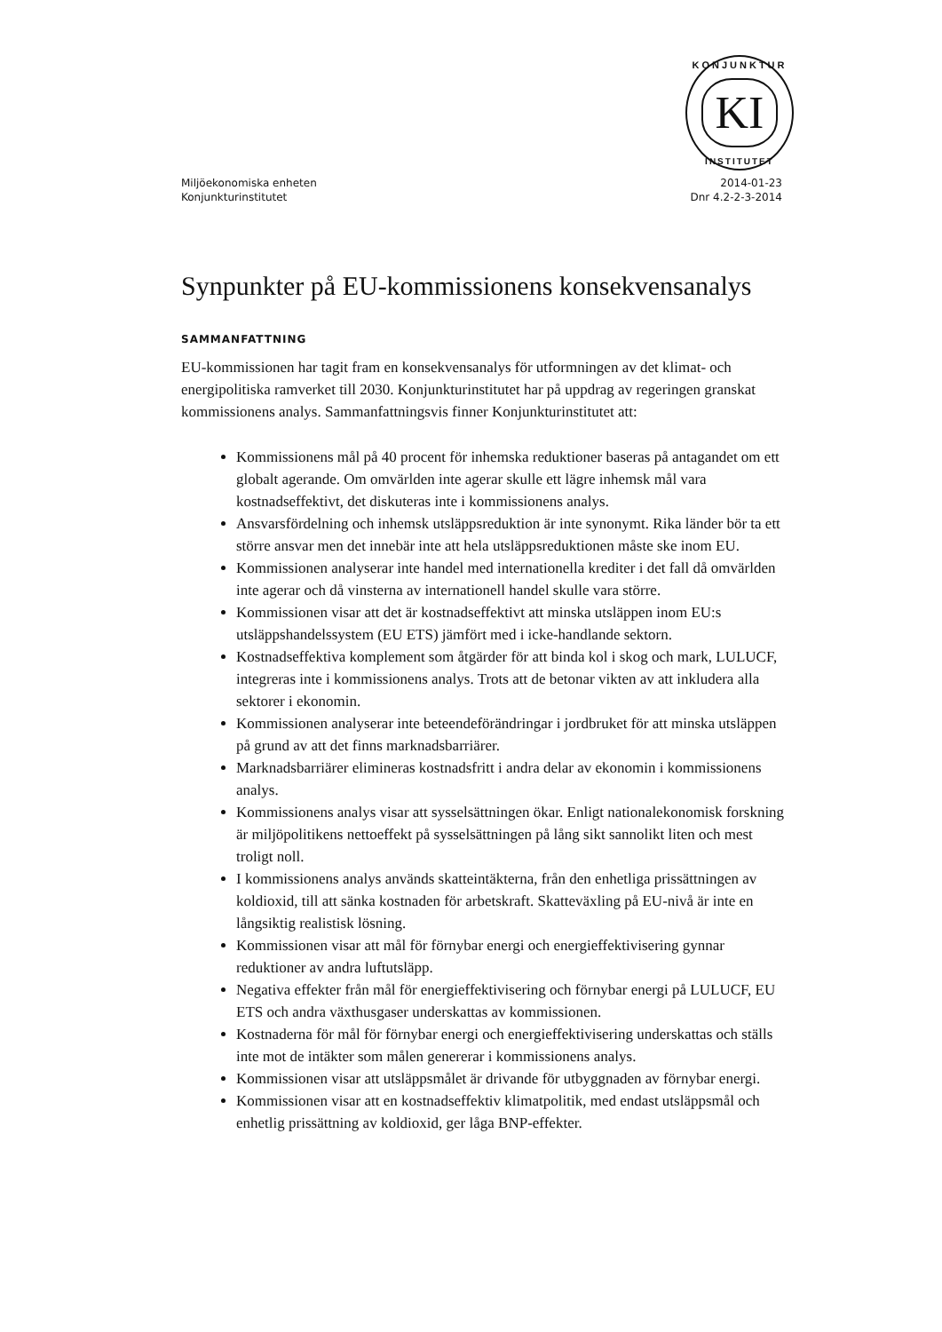KONJUNKTUR
KI
INSTITUTET
Miljöekonomiska enheten
Konjunkturinstitutet
2014-01-23
Dnr 4.2-2-3-2014
Synpunkter på EU-kommissionens konsekvensanalys
SAMMANFATTNING
EU-kommissionen har tagit fram en konsekvensanalys för utformningen av det klimat- och energipolitiska ramverket till 2030. Konjunkturinstitutet har på uppdrag av regeringen granskat kommissionens analys. Sammanfattningsvis finner Konjunkturinstitutet att:
Kommissionens mål på 40 procent för inhemska reduktioner baseras på antagandet om ett globalt agerande. Om omvärlden inte agerar skulle ett lägre inhemsk mål vara kostnadseffektivt, det diskuteras inte i kommissionens analys.
Ansvarsfördelning och inhemsk utsläppsreduktion är inte synonymt. Rika länder bör ta ett större ansvar men det innebär inte att hela utsläppsreduktionen måste ske inom EU.
Kommissionen analyserar inte handel med internationella krediter i det fall då omvärlden inte agerar och då vinsterna av internationell handel skulle vara större.
Kommissionen visar att det är kostnadseffektivt att minska utsläppen inom EU:s utsläppshandelssystem (EU ETS) jämfört med i icke-handlande sektorn.
Kostnadseffektiva komplement som åtgärder för att binda kol i skog och mark, LULUCF, integreras inte i kommissionens analys. Trots att de betonar vikten av att inkludera alla sektorer i ekonomin.
Kommissionen analyserar inte beteendeförändringar i jordbruket för att minska utsläppen på grund av att det finns marknadsbarriärer.
Marknadsbarriärer elimineras kostnadsfritt i andra delar av ekonomin i kommissionens analys.
Kommissionens analys visar att sysselsättningen ökar. Enligt nationalekonomisk forskning är miljöpolitikens nettoeffekt på sysselsättningen på lång sikt sannolikt liten och mest troligt noll.
I kommissionens analys används skatteintäkterna, från den enhetliga prissättningen av koldioxid, till att sänka kostnaden för arbetskraft. Skatteväxling på EU-nivå är inte en långsiktig realistisk lösning.
Kommissionen visar att mål för förnybar energi och energieffektivisering gynnar reduktioner av andra luftutsläpp.
Negativa effekter från mål för energieffektivisering och förnybar energi på LULUCF, EU ETS och andra växthusgaser underskattas av kommissionen.
Kostnaderna för mål för förnybar energi och energieffektivisering underskattas och ställs inte mot de intäkter som målen genererar i kommissionens analys.
Kommissionen visar att utsläppsmålet är drivande för utbyggnaden av förnybar energi.
Kommissionen visar att en kostnadseffektiv klimatpolitik, med endast utsläppsmål och enhetlig prissättning av koldioxid, ger låga BNP-effekter.